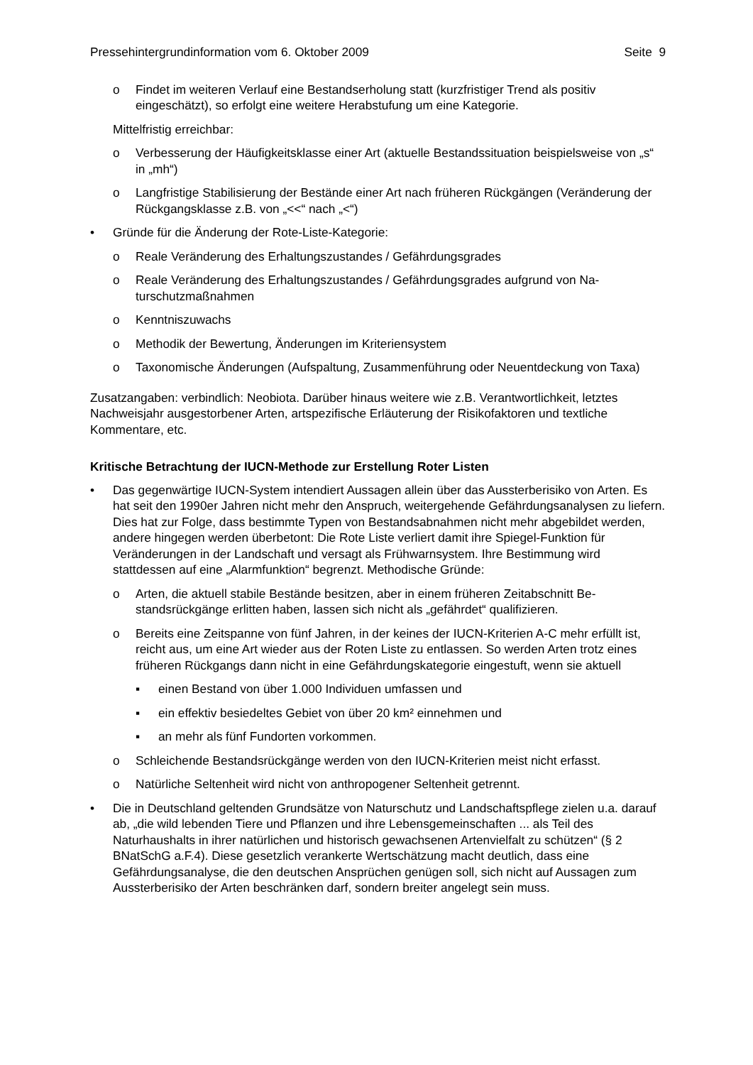Pressehintergrundinformation vom 6. Oktober 2009 Seite 9
o Findet im weiteren Verlauf eine Bestandserholung statt (kurzfristiger Trend als positiv eingeschätzt), so erfolgt eine weitere Herabstufung um eine Kategorie.
Mittelfristig erreichbar:
o Verbesserung der Häufigkeitsklasse einer Art (aktuelle Bestandssituation beispiels­weise von „s“ in „mh“)
o Langfristige Stabilisierung der Bestände einer Art nach früheren Rückgängen (Verän­derung der Rückgangsklasse z.B. von „<<“ nach „<“)
• Gründe für die Änderung der Rote-Liste-Kategorie:
o Reale Veränderung des Erhaltungszustandes / Gefährdungsgrades
o Reale Veränderung des Erhaltungszustandes / Gefährdungsgrades aufgrund von Na­turschutzmaßnahmen
o Kenntniszuwachs
o Methodik der Bewertung, Änderungen im Kriteriensystem
o Taxonomische Änderungen (Aufspaltung, Zusammenführung oder Neuentdeckung von Taxa)
Zusatzangaben: verbindlich: Neobiota. Darüber hinaus weitere wie z.B. Verantwortlichkeit, letztes Nachweisjahr ausgestorbener Arten, artspezifische Erläuterung der Risikofaktoren und textliche Kommentare, etc.
Kritische Betrachtung der IUCN-Methode zur Erstellung Roter Listen
• Das gegenwärtige IUCN-System intendiert Aussagen allein über das Aussterberisiko von Arten. Es hat seit den 1990er Jahren nicht mehr den Anspruch, weitergehende Gefähr­dungsanalysen zu liefern. Dies hat zur Folge, dass bestimmte Typen von Bestandsab­nahmen nicht mehr abgebildet werden, andere hingegen werden überbetont: Die Rote Liste verliert damit ihre Spiegel-Funktion für Veränderungen in der Landschaft und ver­sagt als Frühwarnsystem. Ihre Bestimmung wird stattdessen auf eine „Alarmfunktion“ be­grenzt. Methodische Gründe:
o Arten, die aktuell stabile Bestände besitzen, aber in einem früheren Zeitabschnitt Be­standsrückgänge erlitten haben, lassen sich nicht als „gefährdet“ qualifizieren.
o Bereits eine Zeitspanne von fünf Jahren, in der keines der IUCN-Kriterien A-C mehr erfüllt ist, reicht aus, um eine Art wieder aus der Roten Liste zu entlassen. So werden Arten trotz eines früheren Rückgangs dann nicht in eine Gefährdungskategorie ein­gestuft, wenn sie aktuell
▪ einen Bestand von über 1.000 Individuen umfassen und
▪ ein effektiv besiedeltes Gebiet von über 20 km² einnehmen und
▪ an mehr als fünf Fundorten vorkommen.
o Schleichende Bestandsrückgänge werden von den IUCN-Kriterien meist nicht erfasst.
o Natürliche Seltenheit wird nicht von anthropogener Seltenheit getrennt.
• Die in Deutschland geltenden Grundsätze von Naturschutz und Landschaftspflege zielen u.a. darauf ab, „die wild lebenden Tiere und Pflanzen und ihre Lebensgemeinschaften ... als Teil des Naturhaushalts in ihrer natürlichen und historisch gewachsenen Artenvielfalt zu schützen“ (§ 2 BNatSchG a.F.4). Diese gesetzlich verankerte Wertschätzung macht deutlich, dass eine Gefährdungsanalyse, die den deutschen Ansprüchen genügen soll, sich nicht auf Aussagen zum Aussterberisiko der Arten beschränken darf, sondern breiter angelegt sein muss.